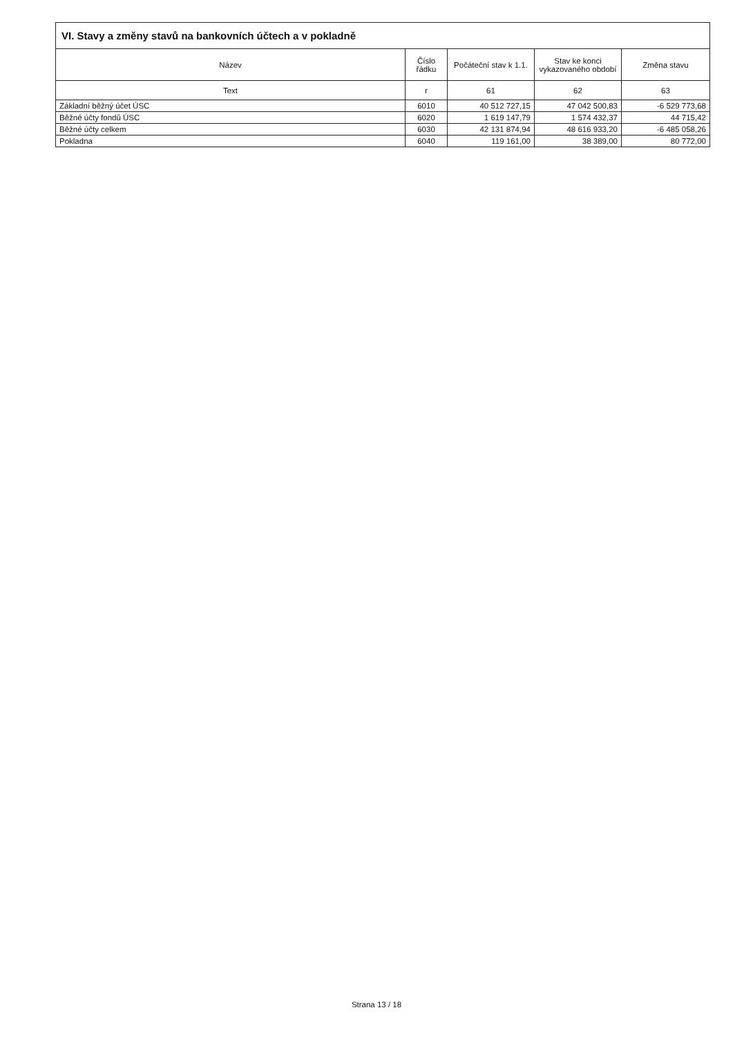| VI. Stavy a změny stavů na bankovních účtech a v pokladně | | | | |
| --- | --- | --- | --- | --- |
| Název | Číslo řádku | Počáteční stav k 1.1. | Stav ke konci vykazovaného období | Změna stavu |
| Text | r | 61 | 62 | 63 |
| Základní běžný účet ÚSC | 6010 | 40 512 727,15 | 47 042 500,83 | -6 529 773,68 |
| Běžné účty fondů ÚSC | 6020 | 1 619 147,79 | 1 574 432,37 | 44 715,42 |
| Běžné účty celkem | 6030 | 42 131 874,94 | 48 616 933,20 | -6 485 058,26 |
| Pokladna | 6040 | 119 161,00 | 38 389,00 | 80 772,00 |
Strana 13 / 18